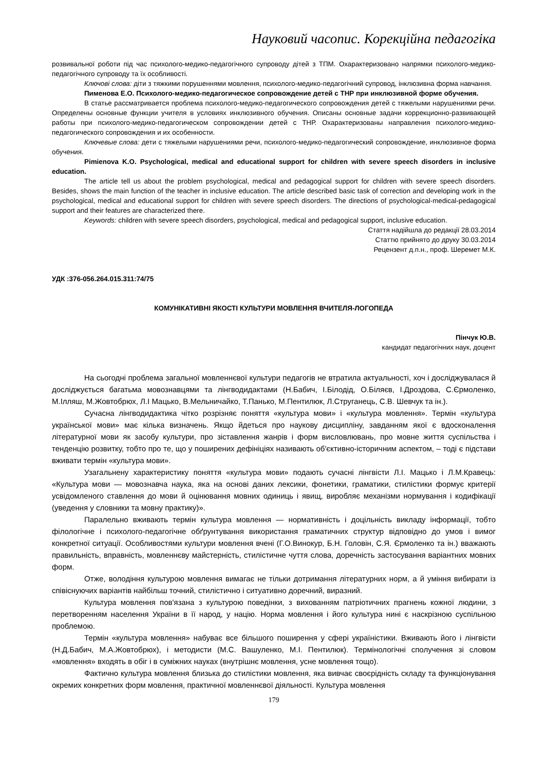Науковий часопис. Корекційна педагогіка
розвивальної роботи під час психолого-медико-педагогічного супроводу дітей з ТПМ. Охарактеризовано напрямки психолого-медико-педагогічного супроводу та їх особливості.
Ключові слова: діти з тяжкими порушеннями мовлення, психолого-медико-педагогічний супровод, інклюзивна форма навчання.
Пименова Е.О. Психолого-медико-педагогическое сопровождение детей с ТНР при инклюзивной форме обучения.
В статье рассматривается проблема психолого-медико-педагогического сопровождения детей с тяжелыми нарушениями речи. Определены основные функции учителя в условиях инклюзивного обучения. Описаны основные задачи коррекционно-развивающей работы при психолого-медико-педагогическом сопровождении детей с ТНР. Охарактеризованы направления психолого-медико-педагогического сопровождения и их особенности.
Ключевые слова: дети с тяжелыми нарушениями речи, психолого-медико-педагогический сопровождение, инклюзивное форма обучения.
Pimienova K.O. Psychological, medical and educational support for children with severe speech disorders in inclusive education.
The article tell us about the problem psychological, medical and pedagogical support for children with severe speech disorders. Besides, shows the main function of the teacher in inclusive education. The article described basic task of correction and developing work in the psychological, medical and educational support for children with severe speech disorders. The directions of psychological-medical-pedagogical support and their features are characterized there.
Keywords: children with severe speech disorders, psychological, medical and pedagogical support, inclusive education.
Стаття надійшла до редакції 28.03.2014
Статтю прийнято до друку 30.03.2014
Рецензент д.п.н., проф. Шеремет М.К.
УДК :376-056.264.015.311:74/75
КОМУНІКАТИВНІ ЯКОСТІ КУЛЬТУРИ МОВЛЕННЯ ВЧИТЕЛЯ-ЛОГОПЕДА
Пінчук Ю.В.
кандидат педагогічних наук, доцент
На сьогодні проблема загальної мовленнєвої культури педагогів не втратила актуальності, хоч і досліджувалася й досліджується багатьма мовознавцями та лінгводидактами (Н.Бабич, І.Білодід, О.Біляєв, І.Дроздова, С.Єрмоленко, М.Ілляш, М.Жовтобрюх, Л.І Мацько, В.Мельничайко, Т.Панько, М.Пентилюк, Л.Струганець, С.В. Шевчук та ін.).
Сучасна лінгводидактика чітко розрізняє поняття «культура мови» і «культура мовлення». Термін «культура української мови» має кілька визначень. Якщо йдеться про наукову дисципліну, завданням якої є вдосконалення літературної мови як засобу культури, про зіставлення жанрів і форм висловлювань, про мовне життя суспільства і тенденцію розвитку, тобто про те, що у поширених дефініціях називають об'єктивно-історичним аспектом, – тоді є підстави вживати термін «культура мови».
Узагальнену характеристику поняття «культура мови» подають сучасні лінгвісти Л.І. Мацько і Л.М.Кравець: «Культура мови — мовознавча наука, яка на основі даних лексики, фонетики, граматики, стилістики формує критерії усвідомленого ставлення до мови й оцінювання мовних одиниць і явищ, виробляє механізми нормування і кодифікації (уведення у словники та мовну практику)».
Паралельно вживають термін культура мовлення — нормативність і доцільність викладу інформації, тобто філологічне і психолого-педагогічне обґрунтування використання граматичних структур відповідно до умов і вимог конкретної ситуації. Особливостями культури мовлення вчені (Г.О.Винокур, Б.Н. Головін, С.Я. Єрмоленко та ін.) вважають правильність, вправність, мовленнєву майстерність, стилістичне чуття слова, доречність застосування варіантних мовних форм.
Отже, володіння культурою мовлення вимагає не тільки дотримання літературних норм, а й уміння вибирати із співіснуючих варіантів найбільш точний, стилістично і ситуативно доречний, виразний.
Культура мовлення пов'язана з культурою поведінки, з вихованням патріотичних прагнень кожної людини, з перетворенням населення України в її народ, у націю. Норма мовлення і його культура нині є наскрізною суспільною проблемою.
Термін «культура мовлення» набуває все більшого поширення у сфері україністики. Вживають його і лінгвісти (Н.Д.Бабич, М.А.Жовтобрюх), і методисти (М.С. Вашуленко, М.І. Пентилюк). Термінологічні сполучення зі словом «мовлення» входять в обіг і в суміжних науках (внутрішнє мовлення, усне мовлення тощо).
Фактично культура мовлення близька до стилістики мовлення, яка вивчає своєрідність складу та функціонування окремих конкретних форм мовлення, практичної мовленнєвої діяльності. Культура мовлення
179